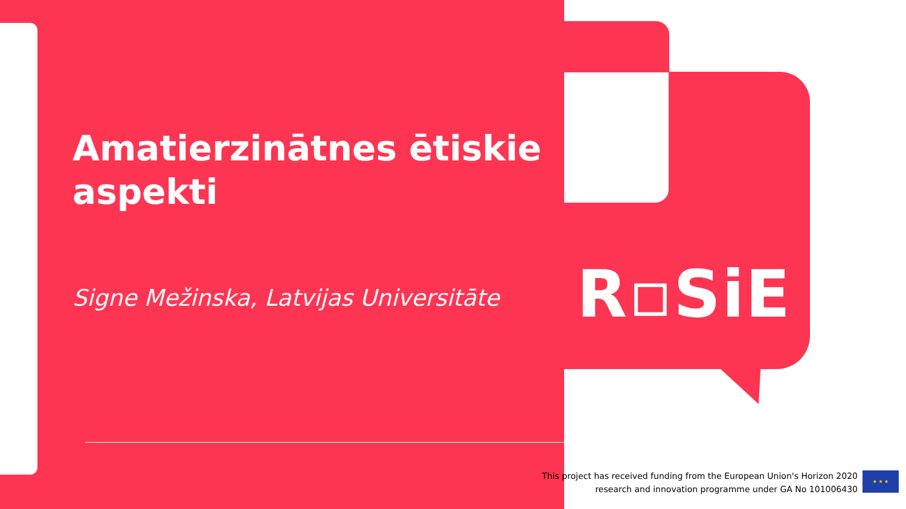Amatierzinātnes ētiskie aspekti
Signe Mežinska, Latvijas Universitāte
R▫SiE
This project has received funding from the European Union's Horizon 2020
research and innovation programme under GA No 101006430
★ ★ ★